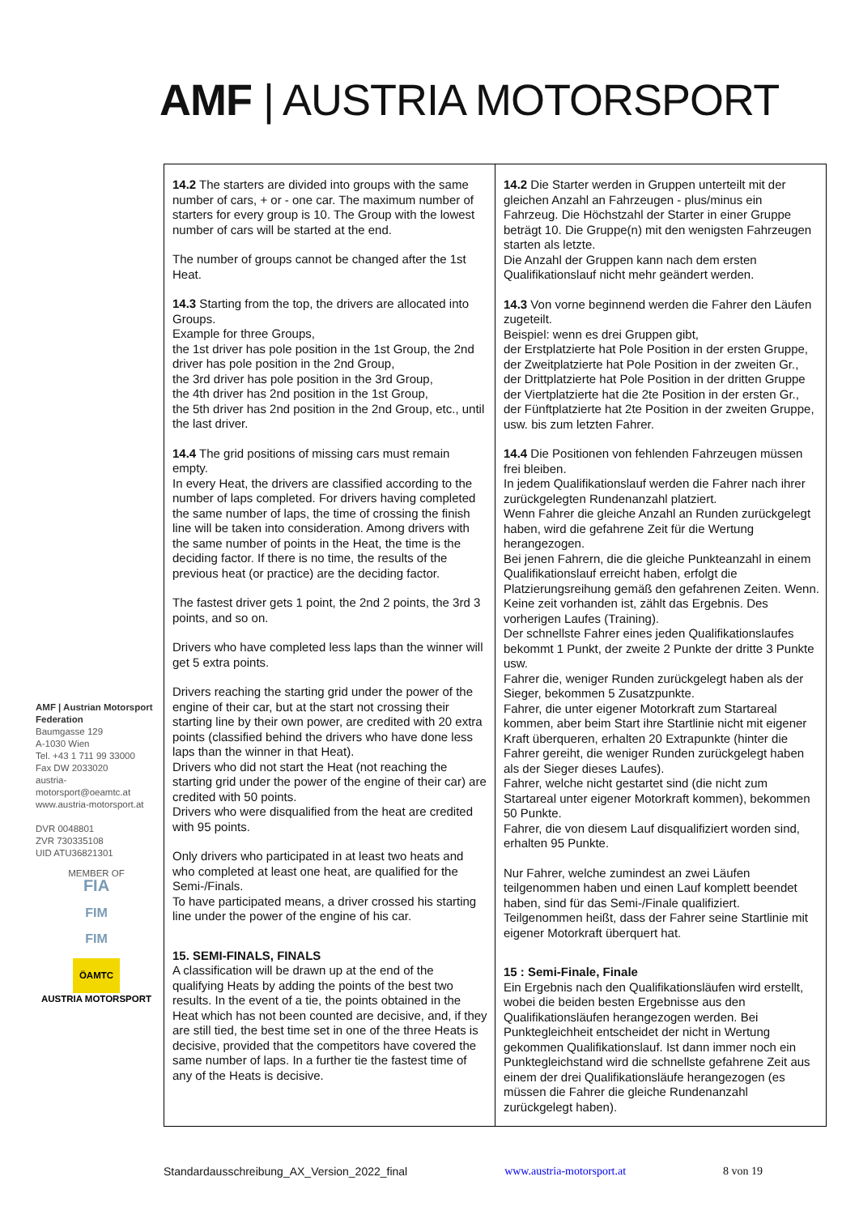AMF | AUSTRIA MOTORSPORT
| 14.2 The starters are divided into groups with the same number of cars, + or - one car. The maximum number of starters for every group is 10. The Group with the lowest number of cars will be started at the end. The number of groups cannot be changed after the 1st Heat. 14.3 Starting from the top, the drivers are allocated into Groups. Example for three Groups, the 1st driver has pole position in the 1st Group, the 2nd driver has pole position in the 2nd Group, the 3rd driver has pole position in the 3rd Group, the 4th driver has 2nd position in the 1st Group, the 5th driver has 2nd position in the 2nd Group, etc., until the last driver. 14.4 The grid positions of missing cars must remain empty. In every Heat, the drivers are classified according to the number of laps completed. For drivers having completed the same number of laps, the time of crossing the finish line will be taken into consideration. Among drivers with the same number of points in the Heat, the time is the deciding factor. If there is no time, the results of the previous heat (or practice) are the deciding factor. The fastest driver gets 1 point, the 2nd 2 points, the 3rd 3 points, and so on. Drivers who have completed less laps than the winner will get 5 extra points. Drivers reaching the starting grid under the power of the engine of their car, but at the start not crossing their starting line by their own power, are credited with 20 extra points (classified behind the drivers who have done less laps than the winner in that Heat). Drivers who did not start the Heat (not reaching the starting grid under the power of the engine of their car) are credited with 50 points. Drivers who were disqualified from the heat are credited with 95 points. Only drivers who participated in at least two heats and who completed at least one heat, are qualified for the Semi-/Finals. To have participated means, a driver crossed his starting line under the power of the engine of his car. 15. SEMI-FINALS, FINALS A classification will be drawn up at the end of the qualifying Heats by adding the points of the best two results. In the event of a tie, the points obtained in the Heat which has not been counted are decisive, and, if they are still tied, the best time set in one of the three Heats is decisive, provided that the competitors have covered the same number of laps. In a further tie the fastest time of any of the Heats is decisive. | 14.2 Die Starter werden in Gruppen unterteilt mit der gleichen Anzahl an Fahrzeugen - plus/minus ein Fahrzeug. Die Höchstzahl der Starter in einer Gruppe beträgt 10. Die Gruppe(n) mit den wenigsten Fahrzeugen starten als letzte. Die Anzahl der Gruppen kann nach dem ersten Qualifikationslauf nicht mehr geändert werden. 14.3 Von vorne beginnend werden die Fahrer den Läufen zugeteilt. Beispiel: wenn es drei Gruppen gibt, der Erstplatzierte hat Pole Position in der ersten Gruppe, der Zweitplatzierte hat Pole Position in der zweiten Gr., der Drittplatzierte hat Pole Position in der dritten Gruppe der Viertplatzierte hat die 2te Position in der ersten Gr., der Fünftplatzierte hat 2te Position in der zweiten Gruppe, usw. bis zum letzten Fahrer. 14.4 Die Positionen von fehlenden Fahrzeugen müssen frei bleiben. In jedem Qualifikationslauf werden die Fahrer nach ihrer zurückgelegten Rundenanzahl platziert. Wenn Fahrer die gleiche Anzahl an Runden zurückgelegt haben, wird die gefahrene Zeit für die Wertung herangezogen. Bei jenen Fahrern, die die gleiche Punkteanzahl in einem Qualifikationslauf erreicht haben, erfolgt die Platzierungsreihung gemäß den gefahrenen Zeiten. Wenn. Keine zeit vorhanden ist, zählt das Ergebnis. Des vorherigen Laufes (Training). Der schnellste Fahrer eines jeden Qualifikationslaufes bekommt 1 Punkt, der zweite 2 Punkte der dritte 3 Punkte usw. Fahrer die, weniger Runden zurückgelegt haben als der Sieger, bekommen 5 Zusatzpunkte. Fahrer, die unter eigener Motorkraft zum Startareal kommen, aber beim Start ihre Startlinie nicht mit eigener Kraft überqueren, erhalten 20 Extrapunkte (hinter die Fahrer gereiht, die weniger Runden zurückgelegt haben als der Sieger dieses Laufes). Fahrer, welche nicht gestartet sind (die nicht zum Startareal unter eigener Motorkraft kommen), bekommen 50 Punkte. Fahrer, die von diesem Lauf disqualifiziert worden sind, erhalten 95 Punkte. Nur Fahrer, welche zumindest an zwei Läufen teilgenommen haben und einen Lauf komplett beendet haben, sind für das Semi-/Finale qualifiziert. Teilgenommen heißt, dass der Fahrer seine Startlinie mit eigener Motorkraft überquert hat. 15 : Semi-Finale, Finale Ein Ergebnis nach den Qualifikationsläufen wird erstellt, wobei die beiden besten Ergebnisse aus den Qualifikationsläufen herangezogen werden. Bei Punktegleichheit entscheidet der nicht in Wertung gekommen Qualifikationslauf. Ist dann immer noch ein Punktegleichstand wird die schnellste gefahrene Zeit aus einem der drei Qualifikationsläufe herangezogen (es müssen die Fahrer die gleiche Rundenanzahl zurückgelegt haben). |
AMF | Austrian Motorsport Federation
Baumgasse 129
A-1030 Wien
Tel. +43 1 711 99 33000
Fax DW 2033020
austria-motorsport@oeamtc.at
www.austria-motorsport.at
DVR 0048801
ZVR 730335108
UID ATU36821301
MEMBER OF
FIA
FIM
FIM
ÖAMTC
AUSTRIA MOTORSPORT
Standardausschreibung_AX_Version_2022_final www.austria-motorsport.at 8 von 19